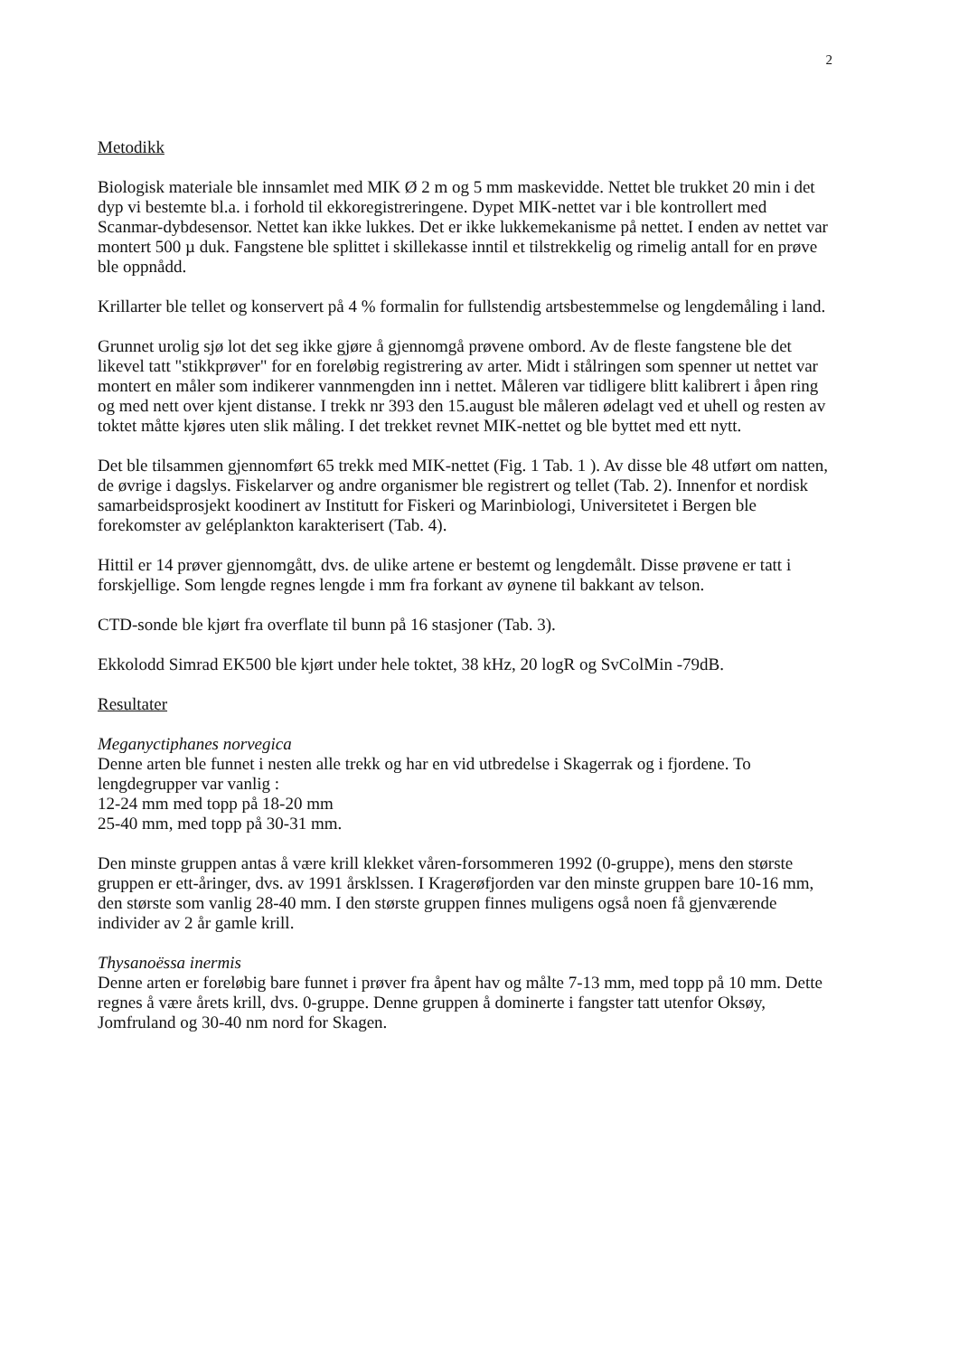2
Metodikk
Biologisk materiale ble innsamlet med MIK Ø 2 m og 5 mm maskevidde. Nettet ble trukket 20 min i det dyp vi bestemte bl.a. i forhold til ekkoregistreringene. Dypet MIK-nettet var i ble kontrollert med Scanmar-dybdesensor. Nettet kan ikke lukkes. Det er ikke lukkemekanisme på nettet. I enden av nettet var montert 500 µ duk. Fangstene ble splittet i skillekasse inntil et tilstrekkelig og rimelig antall for en prøve ble oppnådd.
Krillarter ble tellet og konservert på 4 % formalin for fullstendig artsbestemmelse og lengdemåling i land.
Grunnet urolig sjø lot det seg ikke gjøre å gjennomgå prøvene ombord. Av de fleste fangstene ble det likevel tatt "stikkprøver" for en foreløbig registrering av arter. Midt i stålringen som spenner ut nettet var montert en måler som indikerer vannmengden inn i nettet. Måleren var tidligere blitt kalibrert i åpen ring og med nett over kjent distanse. I trekk nr 393 den 15.august ble måleren ødelagt ved et uhell og resten av toktet måtte kjøres uten slik måling. I det trekket revnet MIK-nettet og ble byttet med ett nytt.
Det ble tilsammen gjennomført 65 trekk med MIK-nettet (Fig. 1 Tab. 1 ). Av disse ble 48 utført om natten, de øvrige i dagslys. Fiskelarver og andre organismer ble registrert og tellet (Tab. 2). Innenfor et nordisk samarbeidsprosjekt koodinert av Institutt for Fiskeri og Marinbiologi, Universitetet i Bergen ble forekomster av geléplankton karakterisert (Tab. 4).
Hittil er 14 prøver gjennomgått, dvs. de ulike artene er bestemt og lengdemålt. Disse prøvene er tatt i forskjellige. Som lengde regnes lengde i mm fra forkant av øynene til bakkant av telson.
CTD-sonde ble kjørt fra overflate til bunn på 16 stasjoner (Tab. 3).
Ekkolodd Simrad EK500 ble kjørt under hele toktet, 38 kHz, 20 logR og SvColMin -79dB.
Resultater
Meganyctiphanes norvegica
Denne arten ble funnet i nesten alle trekk og har en vid utbredelse i Skagerrak og i fjordene. To lengdegrupper var vanlig :
12-24 mm med topp på 18-20 mm
25-40 mm, med topp på 30-31 mm.
Den minste gruppen antas å være krill klekket våren-forsommeren 1992 (0-gruppe), mens den største gruppen er ett-åringer, dvs. av 1991 årsklssen. I Kragerøfjorden var den minste gruppen bare 10-16 mm, den største som vanlig 28-40 mm. I den største gruppen finnes muligens også noen få gjenværende individer av 2 år gamle krill.
Thysanoëssa inermis
Denne arten er foreløbig bare funnet i prøver fra åpent hav og målte 7-13 mm, med topp på 10 mm. Dette regnes å være årets krill, dvs. 0-gruppe. Denne gruppen å dominerte i fangster tatt utenfor Oksøy, Jomfruland og 30-40 nm nord for Skagen.